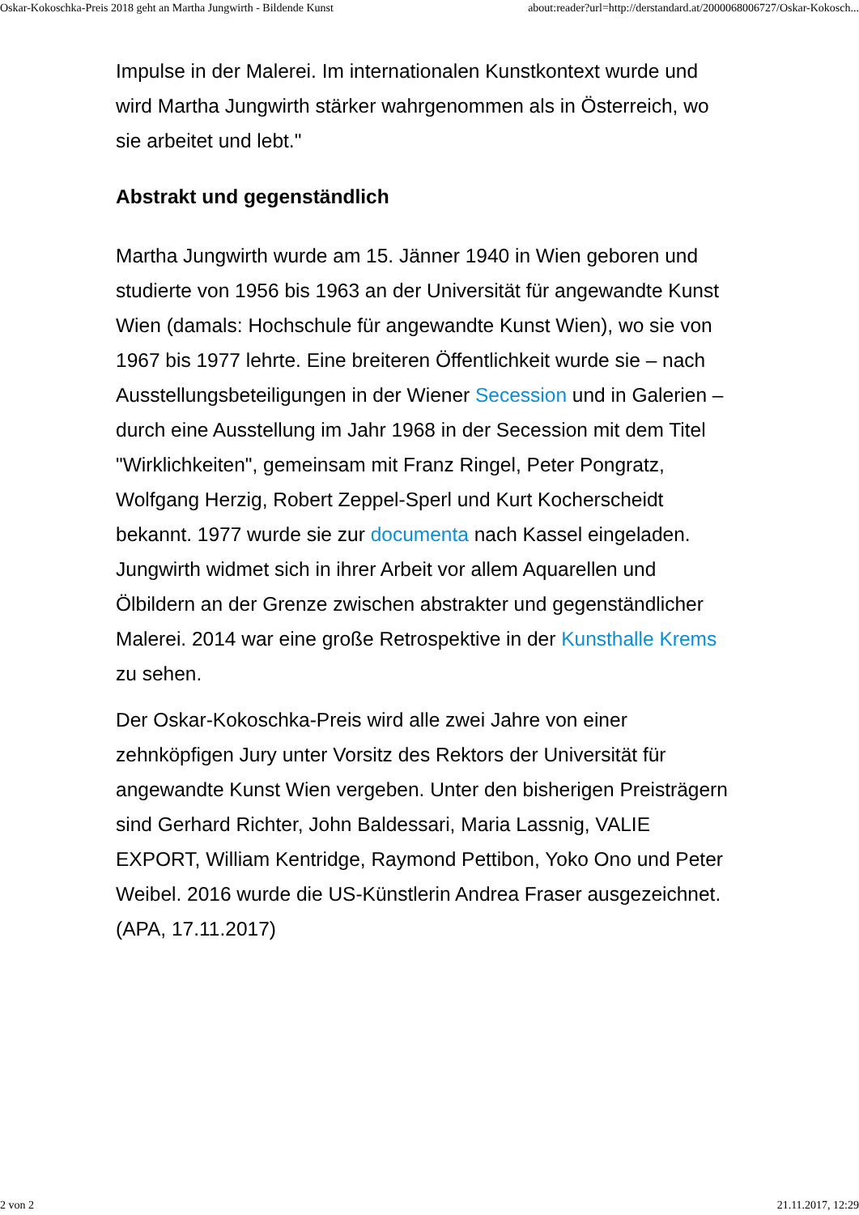Oskar-Kokoschka-Preis 2018 geht an Martha Jungwirth - Bildende Kunst about:reader?url=http://derstandard.at/2000068006727/Oskar-Kokosch...
Impulse in der Malerei. Im internationalen Kunstkontext wurde und wird Martha Jungwirth stärker wahrgenommen als in Österreich, wo sie arbeitet und lebt."
Abstrakt und gegenständlich
Martha Jungwirth wurde am 15. Jänner 1940 in Wien geboren und studierte von 1956 bis 1963 an der Universität für angewandte Kunst Wien (damals: Hochschule für angewandte Kunst Wien), wo sie von 1967 bis 1977 lehrte. Eine breiteren Öffentlichkeit wurde sie – nach Ausstellungsbeteiligungen in der Wiener Secession und in Galerien – durch eine Ausstellung im Jahr 1968 in der Secession mit dem Titel "Wirklichkeiten", gemeinsam mit Franz Ringel, Peter Pongratz, Wolfgang Herzig, Robert Zeppel-Sperl und Kurt Kocherscheidt bekannt. 1977 wurde sie zur documenta nach Kassel eingeladen. Jungwirth widmet sich in ihrer Arbeit vor allem Aquarellen und Ölbildern an der Grenze zwischen abstrakter und gegenständlicher Malerei. 2014 war eine große Retrospektive in der Kunsthalle Krems zu sehen.
Der Oskar-Kokoschka-Preis wird alle zwei Jahre von einer zehnköpfigen Jury unter Vorsitz des Rektors der Universität für angewandte Kunst Wien vergeben. Unter den bisherigen Preisträgern sind Gerhard Richter, John Baldessari, Maria Lassnig, VALIE EXPORT, William Kentridge, Raymond Pettibon, Yoko Ono und Peter Weibel. 2016 wurde die US-Künstlerin Andrea Fraser ausgezeichnet. (APA, 17.11.2017)
2 von 2 21.11.2017, 12:29